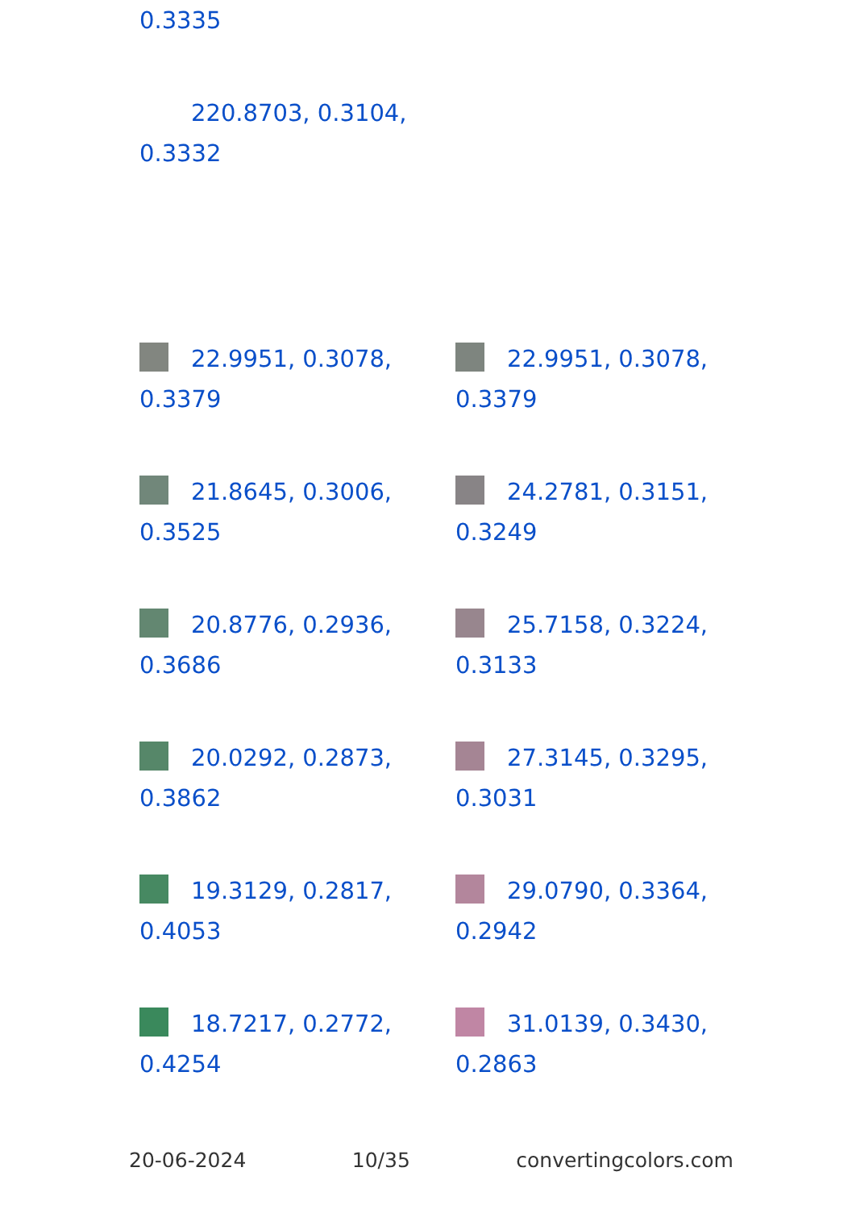0.3335
220.8703, 0.3104, 0.3332
22.9951, 0.3078, 0.3379
22.9951, 0.3078, 0.3379
21.8645, 0.3006, 0.3525
24.2781, 0.3151, 0.3249
20.8776, 0.2936, 0.3686
25.7158, 0.3224, 0.3133
20.0292, 0.2873, 0.3862
27.3145, 0.3295, 0.3031
19.3129, 0.2817, 0.4053
29.0790, 0.3364, 0.2942
18.7217, 0.2772, 0.4254
31.0139, 0.3430, 0.2863
20-06-2024 10/35 convertingcolors.com